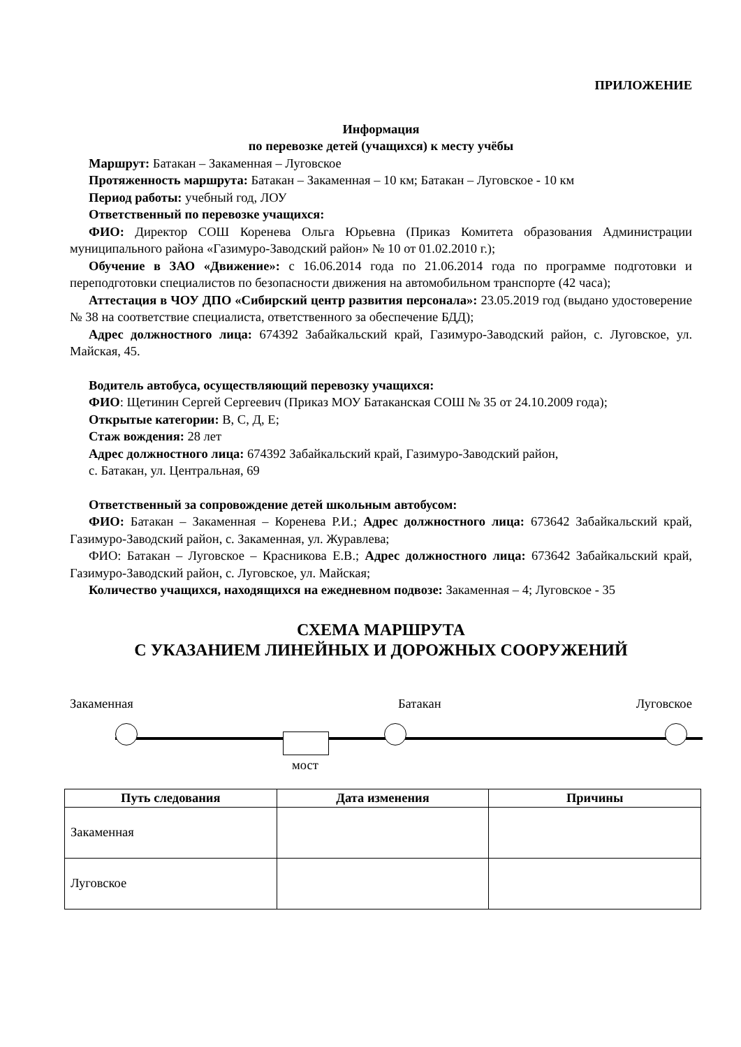ПРИЛОЖЕНИЕ
Информация
по перевозке детей (учащихся) к месту учёбы
Маршрут: Батакан – Закаменная – Луговское
Протяженность маршрута: Батакан – Закаменная – 10 км; Батакан – Луговское - 10 км
Период работы: учебный год, ЛОУ
Ответственный по перевозке учащихся:
ФИО: Директор СОШ Коренева Ольга Юрьевна (Приказ Комитета образования Администрации муниципального района «Газимуро-Заводский район» № 10 от 01.02.2010 г.);
Обучение в ЗАО «Движение»: с 16.06.2014 года по 21.06.2014 года по программе подготовки и переподготовки специалистов по безопасности движения на автомобильном транспорте (42 часа);
Аттестация в ЧОУ ДПО «Сибирский центр развития персонала»: 23.05.2019 год (выдано удостоверение № 38 на соответствие специалиста, ответственного за обеспечение БДД);
Адрес должностного лица: 674392 Забайкальский край, Газимуро-Заводский район, с. Луговское, ул. Майская, 45.
Водитель автобуса, осуществляющий перевозку учащихся:
ФИО: Щетинин Сергей Сергеевич (Приказ МОУ Батаканская СОШ № 35 от 24.10.2009 года);
Открытые категории: В, С, Д, Е;
Стаж вождения: 28 лет
Адрес должностного лица: 674392 Забайкальский край, Газимуро-Заводский район,
с. Батакан, ул. Центральная, 69
Ответственный за сопровождение детей школьным автобусом:
ФИО: Батакан – Закаменная – Коренева Р.И.; Адрес должностного лица: 673642 Забайкальский край, Газимуро-Заводский район, с. Закаменная, ул. Журавлева;
ФИО: Батакан – Луговское – Красникова Е.В.; Адрес должностного лица: 673642 Забайкальский край, Газимуро-Заводский район, с. Луговское, ул. Майская;
Количество учащихся, находящихся на ежедневном подвозе: Закаменная – 4; Луговское - 35
СХЕМА МАРШРУТА
С УКАЗАНИЕМ ЛИНЕЙНЫХ И ДОРОЖНЫХ СООРУЖЕНИЙ
Закаменная Батакан Луговское
мост
| Путь следования | Дата изменения | Причины |
| --- | --- | --- |
| Закаменная | | |
| Луговское | | |